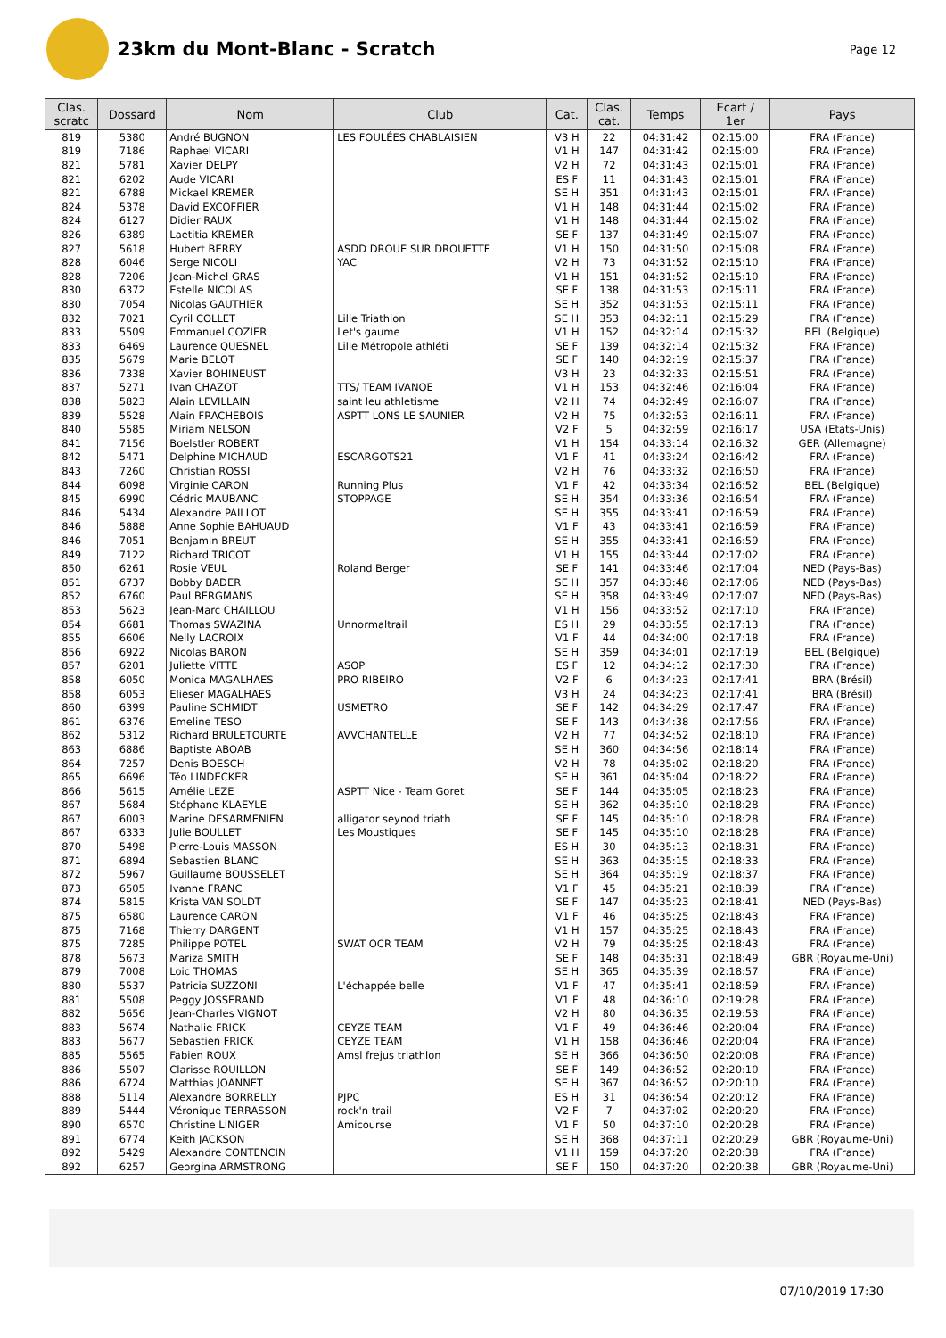23km du Mont-Blanc - Scratch
Page 12
| Clas. scratc | Dossard | Nom | Club | Cat. | Clas. cat. | Temps | Ecart / 1er | Pays |
| --- | --- | --- | --- | --- | --- | --- | --- | --- |
| 819 | 5380 | André BUGNON | LES FOULÉES CHABLAISIEN | V3 H | 22 | 04:31:42 | 02:15:00 | FRA (France) |
| 819 | 7186 | Raphael VICARI | | V1 H | 147 | 04:31:42 | 02:15:00 | FRA (France) |
| 821 | 5781 | Xavier DELPY | | V2 H | 72 | 04:31:43 | 02:15:01 | FRA (France) |
| 821 | 6202 | Aude VICARI | | ES F | 11 | 04:31:43 | 02:15:01 | FRA (France) |
| 821 | 6788 | Mickael KREMER | | SE H | 351 | 04:31:43 | 02:15:01 | FRA (France) |
| 824 | 5378 | David EXCOFFIER | | V1 H | 148 | 04:31:44 | 02:15:02 | FRA (France) |
| 824 | 6127 | Didier RAUX | | V1 H | 148 | 04:31:44 | 02:15:02 | FRA (France) |
| 826 | 6389 | Laetitia KREMER | | SE F | 137 | 04:31:49 | 02:15:07 | FRA (France) |
| 827 | 5618 | Hubert BERRY | ASDD DROUE SUR DROUETTE | V1 H | 150 | 04:31:50 | 02:15:08 | FRA (France) |
| 828 | 6046 | Serge NICOLI | YAC | V2 H | 73 | 04:31:52 | 02:15:10 | FRA (France) |
| 828 | 7206 | Jean-Michel GRAS | | V1 H | 151 | 04:31:52 | 02:15:10 | FRA (France) |
| 830 | 6372 | Estelle NICOLAS | | SE F | 138 | 04:31:53 | 02:15:11 | FRA (France) |
| 830 | 7054 | Nicolas GAUTHIER | | SE H | 352 | 04:31:53 | 02:15:11 | FRA (France) |
| 832 | 7021 | Cyril COLLET | Lille Triathlon | SE H | 353 | 04:32:11 | 02:15:29 | FRA (France) |
| 833 | 5509 | Emmanuel COZIER | Let's gaume | V1 H | 152 | 04:32:14 | 02:15:32 | BEL (Belgique) |
| 833 | 6469 | Laurence QUESNEL | Lille Métropole athléti | SE F | 139 | 04:32:14 | 02:15:32 | FRA (France) |
| 835 | 5679 | Marie BELOT | | SE F | 140 | 04:32:19 | 02:15:37 | FRA (France) |
| 836 | 7338 | Xavier BOHINEUST | | V3 H | 23 | 04:32:33 | 02:15:51 | FRA (France) |
| 837 | 5271 | Ivan CHAZOT | TTS/ TEAM IVANOE | V1 H | 153 | 04:32:46 | 02:16:04 | FRA (France) |
| 838 | 5823 | Alain LEVILLAIN | saint leu athletisme | V2 H | 74 | 04:32:49 | 02:16:07 | FRA (France) |
| 839 | 5528 | Alain FRACHEBOIS | ASPTT LONS LE SAUNIER | V2 H | 75 | 04:32:53 | 02:16:11 | FRA (France) |
| 840 | 5585 | Miriam NELSON | | V2 F | 5 | 04:32:59 | 02:16:17 | USA (Etats-Unis) |
| 841 | 7156 | Boelstler ROBERT | | V1 H | 154 | 04:33:14 | 02:16:32 | GER (Allemagne) |
| 842 | 5471 | Delphine MICHAUD | ESCARGOTS21 | V1 F | 41 | 04:33:24 | 02:16:42 | FRA (France) |
| 843 | 7260 | Christian ROSSI | | V2 H | 76 | 04:33:32 | 02:16:50 | FRA (France) |
| 844 | 6098 | Virginie CARON | Running Plus | V1 F | 42 | 04:33:34 | 02:16:52 | BEL (Belgique) |
| 845 | 6990 | Cédric MAUBANC | STOPPAGE | SE H | 354 | 04:33:36 | 02:16:54 | FRA (France) |
| 846 | 5434 | Alexandre PAILLOT | | SE H | 355 | 04:33:41 | 02:16:59 | FRA (France) |
| 846 | 5888 | Anne Sophie BAHUAUD | | V1 F | 43 | 04:33:41 | 02:16:59 | FRA (France) |
| 846 | 7051 | Benjamin BREUT | | SE H | 355 | 04:33:41 | 02:16:59 | FRA (France) |
| 849 | 7122 | Richard TRICOT | | V1 H | 155 | 04:33:44 | 02:17:02 | FRA (France) |
| 850 | 6261 | Rosie VEUL | Roland Berger | SE F | 141 | 04:33:46 | 02:17:04 | NED (Pays-Bas) |
| 851 | 6737 | Bobby BADER | | SE H | 357 | 04:33:48 | 02:17:06 | NED (Pays-Bas) |
| 852 | 6760 | Paul BERGMANS | | SE H | 358 | 04:33:49 | 02:17:07 | NED (Pays-Bas) |
| 853 | 5623 | Jean-Marc CHAILLOU | | V1 H | 156 | 04:33:52 | 02:17:10 | FRA (France) |
| 854 | 6681 | Thomas SWAZINA | Unnormaltrail | ES H | 29 | 04:33:55 | 02:17:13 | FRA (France) |
| 855 | 6606 | Nelly LACROIX | | V1 F | 44 | 04:34:00 | 02:17:18 | FRA (France) |
| 856 | 6922 | Nicolas BARON | | SE H | 359 | 04:34:01 | 02:17:19 | BEL (Belgique) |
| 857 | 6201 | Juliette VITTE | ASOP | ES F | 12 | 04:34:12 | 02:17:30 | FRA (France) |
| 858 | 6050 | Monica MAGALHAES | PRO RIBEIRO | V2 F | 6 | 04:34:23 | 02:17:41 | BRA (Brésil) |
| 858 | 6053 | Elieser MAGALHAES | | V3 H | 24 | 04:34:23 | 02:17:41 | BRA (Brésil) |
| 860 | 6399 | Pauline SCHMIDT | USMETRO | SE F | 142 | 04:34:29 | 02:17:47 | FRA (France) |
| 861 | 6376 | Emeline TESO | | SE F | 143 | 04:34:38 | 02:17:56 | FRA (France) |
| 862 | 5312 | Richard BRULETOURTE | AVVCHANTELLE | V2 H | 77 | 04:34:52 | 02:18:10 | FRA (France) |
| 863 | 6886 | Baptiste ABOAB | | SE H | 360 | 04:34:56 | 02:18:14 | FRA (France) |
| 864 | 7257 | Denis BOESCH | | V2 H | 78 | 04:35:02 | 02:18:20 | FRA (France) |
| 865 | 6696 | Téo LINDECKER | | SE H | 361 | 04:35:04 | 02:18:22 | FRA (France) |
| 866 | 5615 | Amélie LEZE | ASPTT Nice - Team Goret | SE F | 144 | 04:35:05 | 02:18:23 | FRA (France) |
| 867 | 5684 | Stéphane KLAEYLE | | SE H | 362 | 04:35:10 | 02:18:28 | FRA (France) |
| 867 | 6003 | Marine DESARMENIEN | alligator seynod triath | SE F | 145 | 04:35:10 | 02:18:28 | FRA (France) |
| 867 | 6333 | Julie BOULLET | Les Moustiques | SE F | 145 | 04:35:10 | 02:18:28 | FRA (France) |
| 870 | 5498 | Pierre-Louis MASSON | | ES H | 30 | 04:35:13 | 02:18:31 | FRA (France) |
| 871 | 6894 | Sebastien BLANC | | SE H | 363 | 04:35:15 | 02:18:33 | FRA (France) |
| 872 | 5967 | Guillaume BOUSSELET | | SE H | 364 | 04:35:19 | 02:18:37 | FRA (France) |
| 873 | 6505 | Ivanne FRANC | | V1 F | 45 | 04:35:21 | 02:18:39 | FRA (France) |
| 874 | 5815 | Krista VAN SOLDT | | SE F | 147 | 04:35:23 | 02:18:41 | NED (Pays-Bas) |
| 875 | 6580 | Laurence CARON | | V1 F | 46 | 04:35:25 | 02:18:43 | FRA (France) |
| 875 | 7168 | Thierry DARGENT | | V1 H | 157 | 04:35:25 | 02:18:43 | FRA (France) |
| 875 | 7285 | Philippe POTEL | SWAT OCR TEAM | V2 H | 79 | 04:35:25 | 02:18:43 | FRA (France) |
| 878 | 5673 | Mariza SMITH | | SE F | 148 | 04:35:31 | 02:18:49 | GBR (Royaume-Uni) |
| 879 | 7008 | Loic THOMAS | | SE H | 365 | 04:35:39 | 02:18:57 | FRA (France) |
| 880 | 5537 | Patricia SUZZONI | L'échappée belle | V1 F | 47 | 04:35:41 | 02:18:59 | FRA (France) |
| 881 | 5508 | Peggy JOSSERAND | | V1 F | 48 | 04:36:10 | 02:19:28 | FRA (France) |
| 882 | 5656 | Jean-Charles VIGNOT | | V2 H | 80 | 04:36:35 | 02:19:53 | FRA (France) |
| 883 | 5674 | Nathalie FRICK | CEYZE TEAM | V1 F | 49 | 04:36:46 | 02:20:04 | FRA (France) |
| 883 | 5677 | Sebastien FRICK | CEYZE TEAM | V1 H | 158 | 04:36:46 | 02:20:04 | FRA (France) |
| 885 | 5565 | Fabien ROUX | Amsl frejus triathlon | SE H | 366 | 04:36:50 | 02:20:08 | FRA (France) |
| 886 | 5507 | Clarisse ROUILLON | | SE F | 149 | 04:36:52 | 02:20:10 | FRA (France) |
| 886 | 6724 | Matthias JOANNET | | SE H | 367 | 04:36:52 | 02:20:10 | FRA (France) |
| 888 | 5114 | Alexandre BORRELLY | PJPC | ES H | 31 | 04:36:54 | 02:20:12 | FRA (France) |
| 889 | 5444 | Véronique TERRASSON | rock'n trail | V2 F | 7 | 04:37:02 | 02:20:20 | FRA (France) |
| 890 | 6570 | Christine LINIGER | Amicourse | V1 F | 50 | 04:37:10 | 02:20:28 | FRA (France) |
| 891 | 6774 | Keith JACKSON | | SE H | 368 | 04:37:11 | 02:20:29 | GBR (Royaume-Uni) |
| 892 | 5429 | Alexandre CONTENCIN | | V1 H | 159 | 04:37:20 | 02:20:38 | FRA (France) |
| 892 | 6257 | Georgina ARMSTRONG | | SE F | 150 | 04:37:20 | 02:20:38 | GBR (Royaume-Uni) |
07/10/2019 17:30